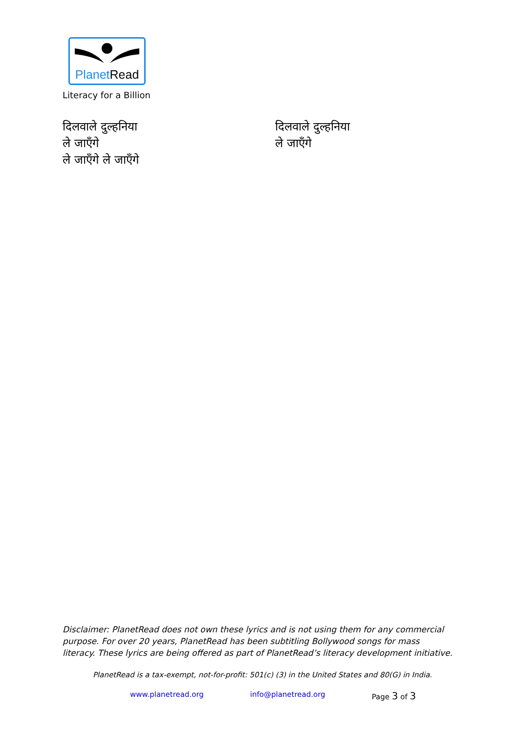Planet Read
Literacy for a Billion
दिलवाले दुल्हनिया
ले जाएँगे
ले जाएँगे ले जाएँगे
दिलवाले दुल्हनिया
ले जाएँगे
Disclaimer: PlanetRead does not own these lyrics and is not using them for any commercial purpose. For over 20 years, PlanetRead has been subtitling Bollywood songs for mass literacy. These lyrics are being offered as part of PlanetRead’s literacy development initiative.
PlanetRead is a tax-exempt, not-for-profit: 501(c) (3) in the United States and 80(G) in India.
www.planetread.org info@planetread.org Page 3 of 3